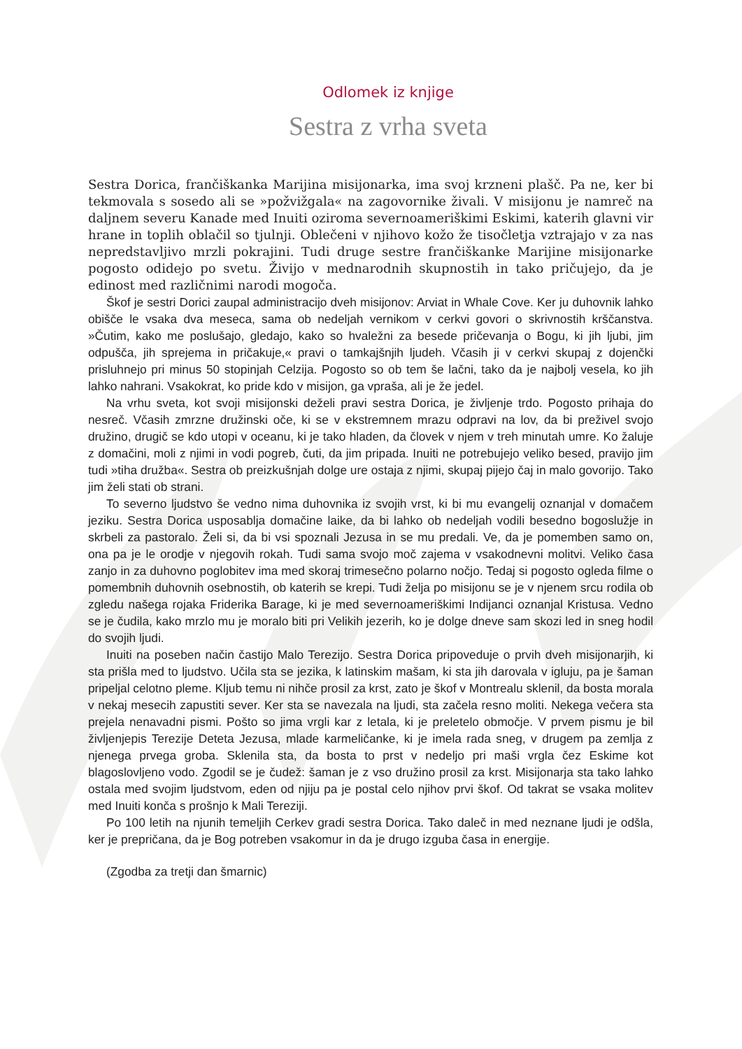Odlomek iz knjige
Sestra z vrha sveta
Sestra Dorica, frančiškanka Marijina misijonarka, ima svoj krzneni plašč. Pa ne, ker bi tekmovala s sosedo ali se »požvižgala« na zagovornike živali. V misijonu je namreč na daljnem severu Kanade med Inuiti oziroma severnoameriškimi Eskimi, katerih glavni vir hrane in toplih oblačil so tjulnji. Oblečeni v njihovo kožo že tisočletja vztrajajo v za nas nepredstavljivo mrzli pokrajini. Tudi druge sestre frančiškanke Marijine misijonarke pogosto odidejo po svetu. Živijo v mednarodnih skupnostih in tako pričujejo, da je edinost med različnimi narodi mogoča.
Škof je sestri Dorici zaupal administracijo dveh misijonov: Arviat in Whale Cove. Ker ju duhovnik lahko obišče le vsaka dva meseca, sama ob nedeljah vernikom v cerkvi govori o skrivnostih krščanstva. »Čutim, kako me poslušajo, gledajo, kako so hvaležni za besede pričevanja o Bogu, ki jih ljubi, jim odpušča, jih sprejema in pričakuje,« pravi o tamkajšnjih ljudeh. Včasih ji v cerkvi skupaj z dojenčki prisluhnejo pri minus 50 stopinjah Celzija. Pogosto so ob tem še lačni, tako da je najbolj vesela, ko jih lahko nahrani. Vsakokrat, ko pride kdo v misijon, ga vpraša, ali je že jedel.
Na vrhu sveta, kot svoji misijonski deželi pravi sestra Dorica, je življenje trdo. Pogosto prihaja do nesreč. Včasih zmrzne družinski oče, ki se v ekstremnem mrazu odpravi na lov, da bi preživel svojo družino, drugič se kdo utopi v oceanu, ki je tako hladen, da človek v njem v treh minutah umre. Ko žaluje z domačini, moli z njimi in vodi pogreb, čuti, da jim pripada. Inuiti ne potrebujejo veliko besed, pravijo jim tudi »tiha družba«. Sestra ob preizkušnjah dolge ure ostaja z njimi, skupaj pijejo čaj in malo govorijo. Tako jim želi stati ob strani.
To severno ljudstvo še vedno nima duhovnika iz svojih vrst, ki bi mu evangelij oznanjal v domačem jeziku. Sestra Dorica usposablja domačine laike, da bi lahko ob nedeljah vodili besedno bogoslužje in skrbeli za pastoralo. Želi si, da bi vsi spoznali Jezusa in se mu predali. Ve, da je pomemben samo on, ona pa je le orodje v njegovih rokah. Tudi sama svojo moč zajema v vsakodnevni molitvi. Veliko časa zanjo in za duhovno poglobitev ima med skoraj trimesečno polarno nočjo. Tedaj si pogosto ogleda filme o pomembnih duhovnih osebnostih, ob katerih se krepi. Tudi želja po misijonu se je v njenem srcu rodila ob zgledu našega rojaka Friderika Barage, ki je med severnoameriškimi Indijanci oznanjal Kristusa. Vedno se je čudila, kako mrzlo mu je moralo biti pri Velikih jezerih, ko je dolge dneve sam skozi led in sneg hodil do svojih ljudi.
Inuiti na poseben način častijo Malo Terezijo. Sestra Dorica pripoveduje o prvih dveh misijonarjih, ki sta prišla med to ljudstvo. Učila sta se jezika, k latinskim mašam, ki sta jih darovala v igluju, pa je šaman pripeljal celotno pleme. Kljub temu ni nihče prosil za krst, zato je škof v Montrealu sklenil, da bosta morala v nekaj mesecih zapustiti sever. Ker sta se navezala na ljudi, sta začela resno moliti. Nekega večera sta prejela nenavadni pismi. Pošto so jima vrgli kar z letala, ki je preletelo območje. V prvem pismu je bil življenjepis Terezije Deteta Jezusa, mlade karmeličanke, ki je imela rada sneg, v drugem pa zemlja z njenega prvega groba. Sklenila sta, da bosta to prst v nedeljo pri maši vrgla čez Eskime kot blagoslovljeno vodo. Zgodil se je čudež: šaman je z vso družino prosil za krst. Misijonarja sta tako lahko ostala med svojim ljudstvom, eden od njiju pa je postal celo njihov prvi škof. Od takrat se vsaka molitev med Inuiti konča s prošnjo k Mali Tereziji.
Po 100 letih na njunih temeljih Cerkev gradi sestra Dorica. Tako daleč in med neznane ljudi je odšla, ker je prepričana, da je Bog potreben vsakomur in da je drugo izguba časa in energije.
(Zgodba za tretji dan šmarnic)